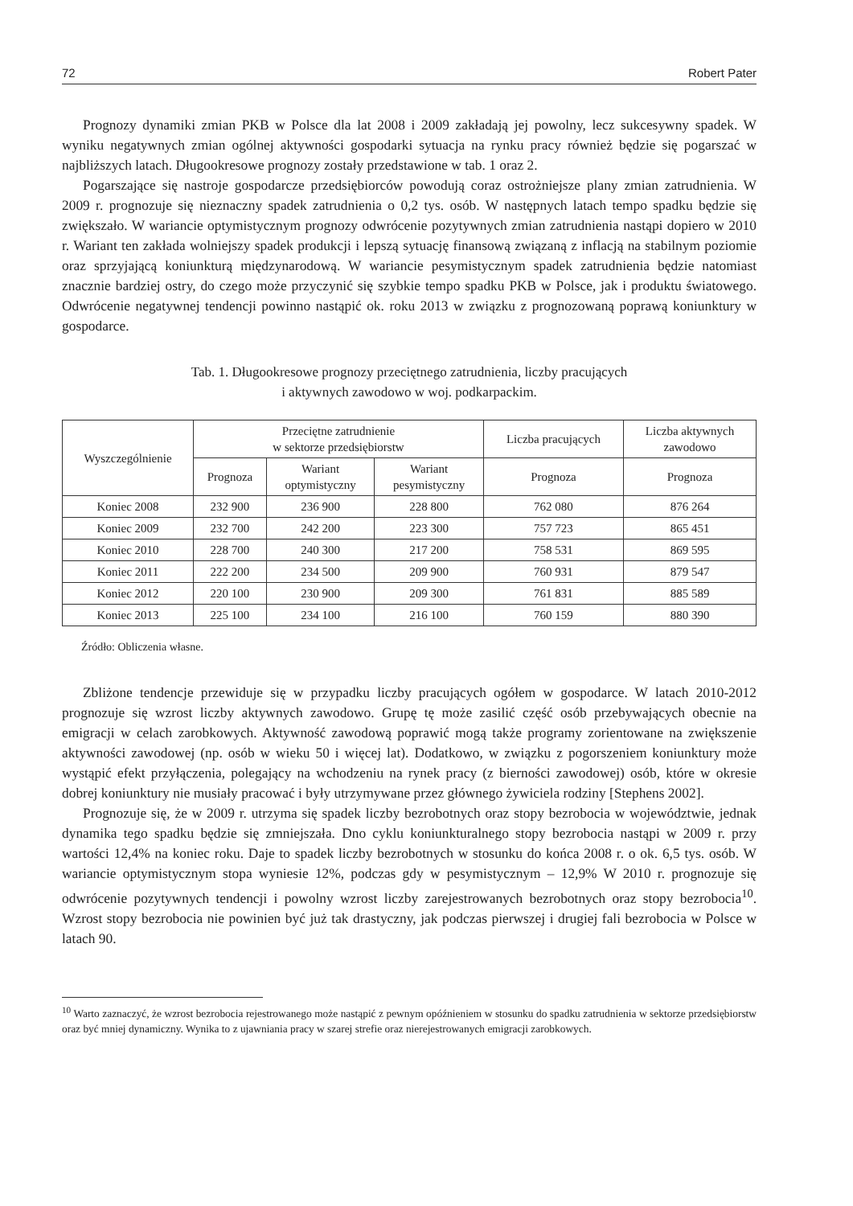72 Robert Pater
Prognozy dynamiki zmian PKB w Polsce dla lat 2008 i 2009 zakładają jej powolny, lecz sukcesywny spadek. W wyniku negatywnych zmian ogólnej aktywności gospodarki sytuacja na rynku pracy również będzie się pogarszać w najbliższych latach. Długookresowe prognozy zostały przedstawione w tab. 1 oraz 2.
Pogarszające się nastroje gospodarcze przedsiębiorców powodują coraz ostrożniejsze plany zmian zatrudnienia. W 2009 r. prognozuje się nieznaczny spadek zatrudnienia o 0,2 tys. osób. W następnych latach tempo spadku będzie się zwiększało. W wariancie optymistycznym prognozy odwrócenie pozytywnych zmian zatrudnienia nastąpi dopiero w 2010 r. Wariant ten zakłada wolniejszy spadek produkcji i lepszą sytuację finansową związaną z inflacją na stabilnym poziomie oraz sprzyjającą koniunkturą międzynarodową. W wariancie pesymistycznym spadek zatrudnienia będzie natomiast znacznie bardziej ostry, do czego może przyczynić się szybkie tempo spadku PKB w Polsce, jak i produktu światowego. Odwrócenie negatywnej tendencji powinno nastąpić ok. roku 2013 w związku z prognozowaną poprawą koniunktury w gospodarce.
Tab. 1. Długookresowe prognozy przeciętnego zatrudnienia, liczby pracujących
i aktywnych zawodowo w woj. podkarpackim.
| Wyszczególnienie | Przeciętne zatrudnienie w sektorze przedsiębiorstw | | | Liczba pracujących | Liczba aktywnych zawodowo |
| --- | --- | --- | --- | --- | --- |
| | Prognoza | Wariant optymistyczny | Wariant pesymistyczny | Prognoza | Prognoza |
| Koniec 2008 | 232 900 | 236 900 | 228 800 | 762 080 | 876 264 |
| Koniec 2009 | 232 700 | 242 200 | 223 300 | 757 723 | 865 451 |
| Koniec 2010 | 228 700 | 240 300 | 217 200 | 758 531 | 869 595 |
| Koniec 2011 | 222 200 | 234 500 | 209 900 | 760 931 | 879 547 |
| Koniec 2012 | 220 100 | 230 900 | 209 300 | 761 831 | 885 589 |
| Koniec 2013 | 225 100 | 234 100 | 216 100 | 760 159 | 880 390 |
Źródło: Obliczenia własne.
Zbliżone tendencje przewiduje się w przypadku liczby pracujących ogółem w gospodarce. W latach 2010-2012 prognozuje się wzrost liczby aktywnych zawodowo. Grupę tę może zasilić część osób przebywających obecnie na emigracji w celach zarobkowych. Aktywność zawodową poprawić mogą także programy zorientowane na zwiększenie aktywności zawodowej (np. osób w wieku 50 i więcej lat). Dodatkowo, w związku z pogorszeniem koniunktury może wystąpić efekt przyłączenia, polegający na wchodzeniu na rynek pracy (z bierności zawodowej) osób, które w okresie dobrej koniunktury nie musiały pracować i były utrzymywane przez głównego żywiciela rodziny [Stephens 2002].
Prognozuje się, że w 2009 r. utrzyma się spadek liczby bezrobotnych oraz stopy bezrobocia w województwie, jednak dynamika tego spadku będzie się zmniejszała. Dno cyklu koniunkturalnego stopy bezrobocia nastąpi w 2009 r. przy wartości 12,4% na koniec roku. Daje to spadek liczby bezrobotnych w stosunku do końca 2008 r. o ok. 6,5 tys. osób. W wariancie optymistycznym stopa wyniesie 12%, podczas gdy w pesymistycznym – 12,9% W 2010 r. prognozuje się odwrócenie pozytywnych tendencji i powolny wzrost liczby zarejestrowanych bezrobotnych oraz stopy bezrobocia<sup>10</sup>. Wzrost stopy bezrobocia nie powinien być już tak drastyczny, jak podczas pierwszej i drugiej fali bezrobocia w Polsce w latach 90.
<sup>10</sup> Warto zaznaczyć, że wzrost bezrobocia rejestrowanego może nastąpić z pewnym opóźnieniem w stosunku do spadku zatrudnienia w sektorze przedsiębiorstw oraz być mniej dynamiczny. Wynika to z ujawniania pracy w szarej strefie oraz nierejestrowanych emigracji zarobkowych.